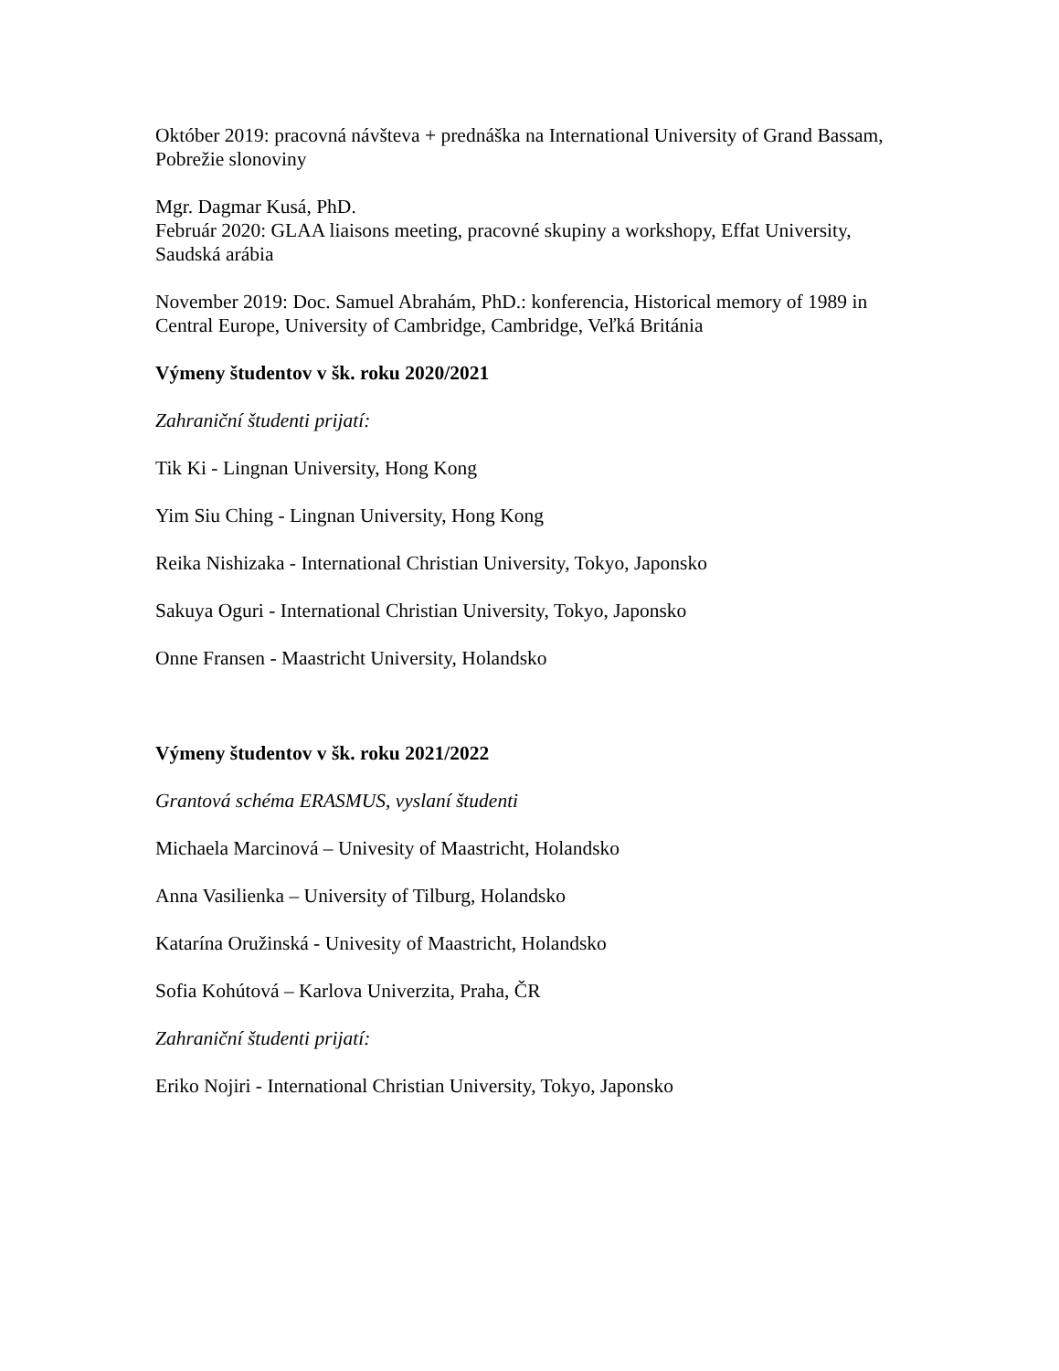Október 2019: pracovná návšteva + prednáška na International University of Grand Bassam, Pobrežie slonoviny
Mgr. Dagmar Kusá, PhD.
Február 2020: GLAA liaisons meeting, pracovné skupiny a workshopy, Effat University, Saudská arábia
November 2019: Doc. Samuel Abrahám, PhD.: konferencia, Historical memory of 1989 in Central Europe, University of Cambridge, Cambridge, Veľká Británia
Výmeny študentov v šk. roku 2020/2021
Zahraniční študenti prijatí:
Tik Ki - Lingnan University, Hong Kong
Yim Siu Ching - Lingnan University, Hong Kong
Reika Nishizaka - International Christian University, Tokyo, Japonsko
Sakuya Oguri - International Christian University, Tokyo, Japonsko
Onne Fransen - Maastricht University, Holandsko
Výmeny študentov v šk. roku 2021/2022
Grantová schéma ERASMUS, vyslaní študenti
Michaela Marcinová – Univesity of Maastricht, Holandsko
Anna Vasilienka – University of Tilburg, Holandsko
Katarína Oružinská - Univesity of Maastricht, Holandsko
Sofia Kohútová – Karlova Univerzita, Praha, ČR
Zahraniční študenti prijatí:
Eriko Nojiri - International Christian University, Tokyo, Japonsko